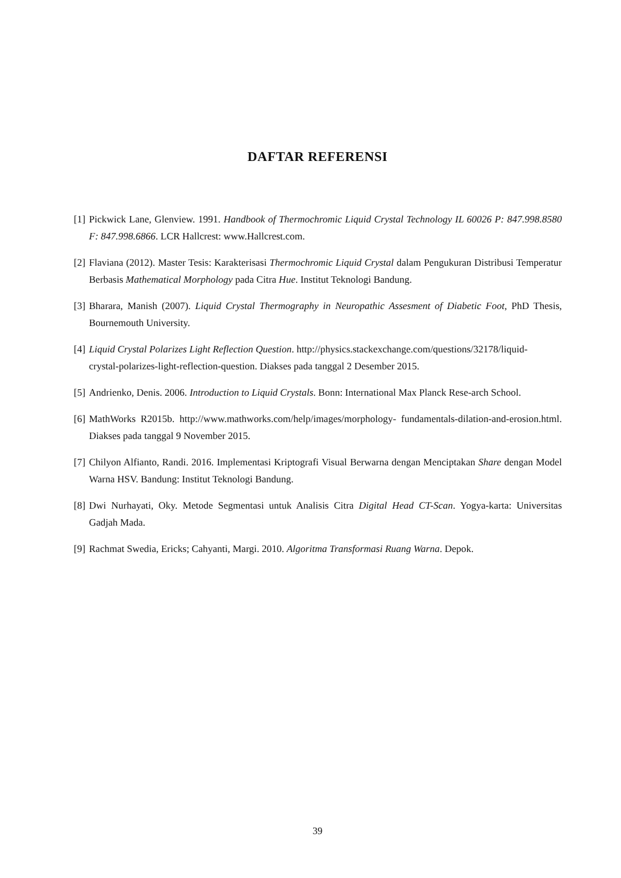DAFTAR REFERENSI
[1] Pickwick Lane, Glenview. 1991. Handbook of Thermochromic Liquid Crystal Technology IL 60026 P: 847.998.8580 F: 847.998.6866. LCR Hallcrest: www.Hallcrest.com.
[2] Flaviana (2012). Master Tesis: Karakterisasi Thermochromic Liquid Crystal dalam Pengukuran Distribusi Temperatur Berbasis Mathematical Morphology pada Citra Hue. Institut Teknologi Bandung.
[3] Bharara, Manish (2007). Liquid Crystal Thermography in Neuropathic Assesment of Diabetic Foot, PhD Thesis, Bournemouth University.
[4] Liquid Crystal Polarizes Light Reflection Question. http://physics.stackexchange.com/questions/32178/liquid-
crystal-polarizes-light-reflection-question. Diakses pada tanggal 2 Desember 2015.
[5] Andrienko, Denis. 2006. Introduction to Liquid Crystals. Bonn: International Max Planck Rese-arch School.
[6] MathWorks R2015b. http://www.mathworks.com/help/images/morphology- fundamentals-dilation-and-erosion.html. Diakses pada tanggal 9 November 2015.
[7] Chilyon Alfianto, Randi. 2016. Implementasi Kriptografi Visual Berwarna dengan Menciptakan Share dengan Model Warna HSV. Bandung: Institut Teknologi Bandung.
[8] Dwi Nurhayati, Oky. Metode Segmentasi untuk Analisis Citra Digital Head CT-Scan. Yogya-karta: Universitas Gadjah Mada.
[9] Rachmat Swedia, Ericks; Cahyanti, Margi. 2010. Algoritma Transformasi Ruang Warna. Depok.
39